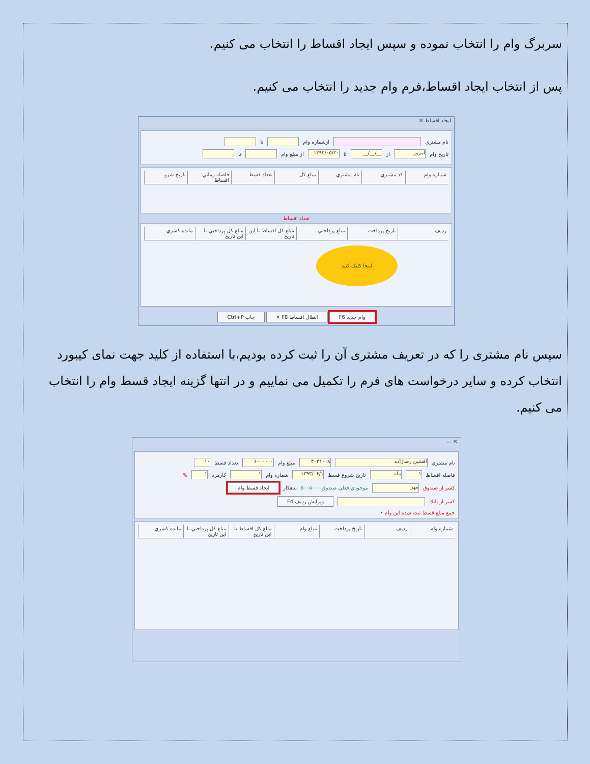سربرگ وام را انتخاب نموده و سپس ایجاد اقساط را انتخاب می کنیم.
پس از انتخاب ایجاد اقساط،فرم وام جدید را انتخاب می کنیم.
ایجاد اقساط ✕
نام مشتري ازشماره وام تا
تاريخ وام امروز از __/__/__ تا ۱۳۹۳/۰۵/۲۰ از مبلغ وام تا
شماره وام كد مشتري نام مشتري مبلغ كل تعداد قسط فاصله زماني اقساط تاريخ شرو
تعداد اقساط
رديف تاريخ پرداخت مبلغ پرداختي مبلغ كل اقساط تا اين تاريخ مبلغ كل پرداختي تا اين تاريخ مانده كسري
اینجا کلیک کنید
وام جديد F6 ابطال اقساط F8 ✕ چاپ Ctrl+P
سپس نام مشتری را که در تعریف مشتری آن را ثبت کرده بودیم،با استفاده از کلید جهت نمای کیبورد انتخاب کرده و سایر درخواست های فرم را تکمیل می نماییم و در انتها گزینه ایجاد قسط وام را انتخاب می کنیم.
✕ ...
نام مشتري افشين رضازاده ۴۰۲۱۰۰۸ مبلغ وام ۶۰۰۰۰۰۰ تعداد قسط ۱۰
فاصله اقساط ۱ ماه تاريخ شروع قسط ۱۳۹۳/۰۶/۱ شماره وام ۱ كارمزد ۱ %
كسر از صندوق مهر موجودي فعلي صندوق ۵۰۰۵۰۰۰ بدهكار ايجاد قسط وام
كسر از بانك ويرايش رديف F4
جمع مبلغ قسط ثبت شده اين وام •
شماره وام رديف تاريخ پرداخت مبلغ وام مبلغ كل اقساط تا اين تاريخ مبلغ كل پرداختي تا اين تاريخ مانده كسري